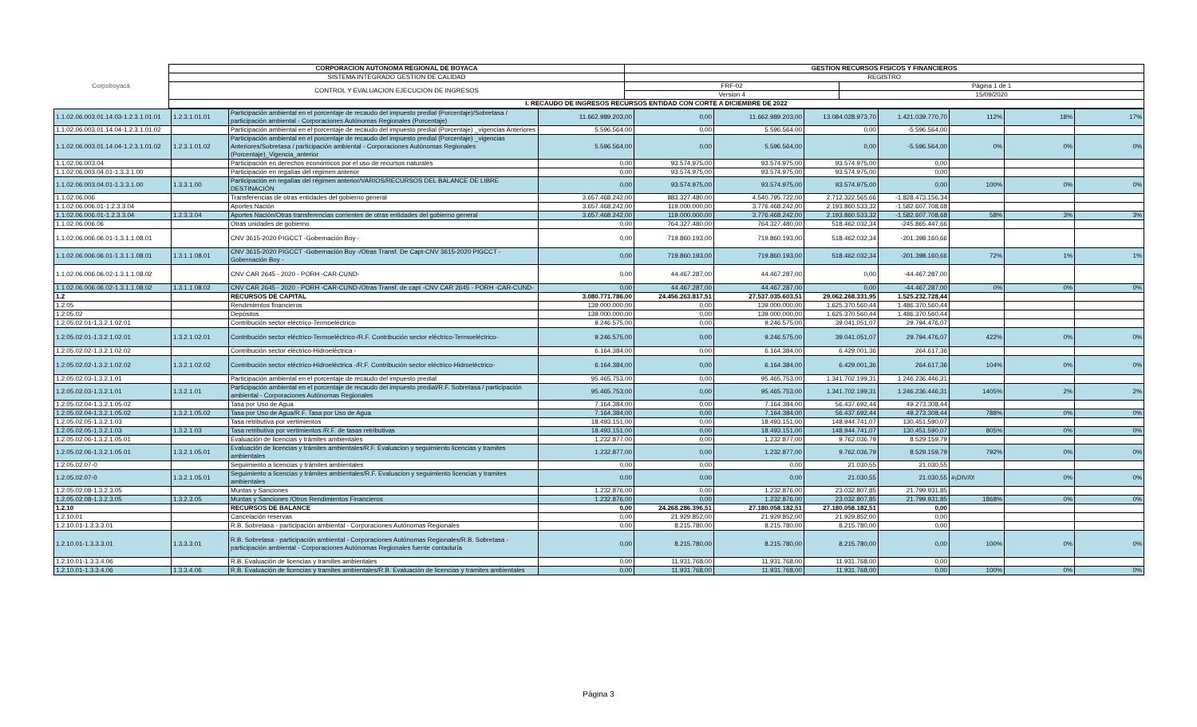| Corpoboyacá | CORPORACION AUTONOMA REGIONAL DE BOYACA | GESTION RECURSOS FISICOS Y FINANCIEROS | |
| | SISTEMA INTEGRADO GESTION DE CALIDAD | REGISTRO | |
| | CONTROL Y EVALUACION EJECUCION DE INGRESOS | FRF-02 | Página 1 de 1 |
| | | Version 4 | 15/09/2020 |
| | I. RECAUDO DE INGRESOS RECURSOS ENTIDAD CON CORTE A DICIEMBRE DE 2022 | | |
| 1.1.02.06.003.01.14.03-1.2.3.1.01.01 | 1.2.3.1.01.01 | Participación ambiental en el porcentaje de recaudo del impuesto predial (Porcentaje)/Sobretasa / participación ambiental - Corporaciones Autónomas Regionales (Porcentaje) | 11.662.989.203,00 | 0,00 | 11.662.989.203,00 | 13.084.028.973,70 | 1.421.039.770,70 | 112% | 18% | 17% |
| 1.1.02.06.003.01.14.04-1.2.3.1.01.02 | | Participación ambiental en el porcentaje de recaudo del impuesto predial (Porcentaje) _vigencias Anteriores | 5.596.564,00 | 0,00 | 5.596.564,00 | 0,00 | -5.596.564,00 | | | |
| 1.1.02.06.003.01.14.04-1.2.3.1.01.02 | 1.2.3.1.01.02 | Participación ambiental en el porcentaje de recaudo del impuesto predial (Porcentaje) _vigencias Anteriores/Sobretasa / participación ambiental - Corporaciones Autónomas Regionales (Porcentaje)_Vigencia_anterior | 5.596.564,00 | 0,00 | 5.596.564,00 | 0,00 | -5.596.564,00 | 0% | 0% | 0% |
| 1.1.02.06.003.04 | | Participación en derechos económicos por el uso de recursos naturales | 0,00 | 93.574.975,00 | 93.574.975,00 | 93.574.975,00 | 0,00 | | | |
| 1.1.02.06.003.04.01-1.3.3.1.00 | | Participación en regalías del régimen anterior | 0,00 | 93.574.975,00 | 93.574.975,00 | 93.574.975,00 | 0,00 | | | |
| 1.1.02.06.003.04.01-1.3.3.1.00 | 1.3.3.1.00 | Participación en regalías del régimen anterior/VARIOS/RECURSOS DEL BALANCE DE LIBRE DESTINACIÓN | 0,00 | 93.574.975,00 | 93.574.975,00 | 93.574.975,00 | 0,00 | 100% | 0% | 0% |
| 1.1.02.06.006 | | Transferencias de otras entidades del gobierno general | 3.657.468.242,00 | 883.327.480,00 | 4.540.795.722,00 | 2.712.322.565,66 | -1.828.473.156,34 | | | |
| 1.1.02.06.006.01-1.2.3.3.04 | | Aportes Nación | 3.657.468.242,00 | 119.000.000,00 | 3.776.468.242,00 | 2.193.860.533,32 | -1.582.607.708,68 | | | |
| 1.1.02.06.006.01-1.2.3.3.04 | 1.2.3.3.04 | Aportes Nación/Otras transferencias corrientes de otras entidades del gobierno general | 3.657.468.242,00 | 119.000.000,00 | 3.776.468.242,00 | 2.193.860.533,32 | -1.582.607.708,68 | 58% | 3% | 3% |
| 1.1.02.06.006.06 | | Otras unidades de gobierno | 0,00 | 764.327.480,00 | 764.327.480,00 | 518.462.032,34 | -245.865.447,66 | | | |
| 1.1.02.06.006.06.01-1.3.1.1.08.01 | | CNV 3615-2020 PIGCCT -Gobernación Boy - | 0,00 | 719.860.193,00 | 719.860.193,00 | 518.462.032,34 | -201.398.160,66 | | | |
| 1.1.02.06.006.06.01-1.3.1.1.08.01 | 1.3.1.1.08.01 | CNV 3615-2020 PIGCCT -Gobernación Boy -/Otras Transf. De Capt-CNV 3615-2020 PIGCCT - Gobernación Boy - | 0,00 | 719.860.193,00 | 719.860.193,00 | 518.462.032,34 | -201.398.160,66 | 72% | 1% | 1% |
| 1.1.02.06.006.06.02-1.3.1.1.08.02 | | CNV CAR 2645 - 2020 - PORH -CAR-CUND- | 0,00 | 44.467.287,00 | 44.467.287,00 | 0,00 | -44.467.287,00 | | | |
| 1.1.02.06.006.06.02-1.3.1.1.08.02 | 1.3.1.1.08.02 | CNV CAR 2645 - 2020 - PORH -CAR-CUND-/Otras Transf. de capt -CNV CAR 2645 - PORH -CAR-CUND- | 0,00 | 44.467.287,00 | 44.467.287,00 | 0,00 | -44.467.287,00 | 0% | 0% | 0% |
| 1.2 | | RECURSOS DE CAPITAL | 3.080.771.786,00 | 24.456.263.817,51 | 27.537.035.603,51 | 29.062.268.331,95 | 1.525.232.728,44 | | | |
| 1.2.05 | | Rendimientos financieros | 139.000.000,00 | 0,00 | 139.000.000,00 | 1.625.370.560,44 | 1.486.370.560,44 | | | |
| 1.2.05.02 | | Depósitos | 139.000.000,00 | 0,00 | 139.000.000,00 | 1.625.370.560,44 | 1.486.370.560,44 | | | |
| 1.2.05.02.01-1.3.2.1.02.01 | | Contribución sector eléctrico-Termoeléctrico- | 9.246.575,00 | 0,00 | 9.246.575,00 | 39.041.051,07 | 29.794.476,07 | | | |
| 1.2.05.02.01-1.3.2.1.02.01 | 1.3.2.1.02.01 | Contribución sector eléctrico-Termoeléctrico-/R.F. Contribución sector eléctrico-Termoeléctrico- | 9.246.575,00 | 0,00 | 9.246.575,00 | 39.041.051,07 | 29.794.476,07 | 422% | 0% | 0% |
| 1.2.05.02.02-1.3.2.1.02.02 | | Contribución sector eléctrico-Hidroeléctrica - | 6.164.384,00 | 0,00 | 6.164.384,00 | 6.429.001,36 | 264.617,36 | | | |
| 1.2.05.02.02-1.3.2.1.02.02 | 1.3.2.1.02.02 | Contribución sector eléctrico-Hidroeléctrica -/R.F. Contribución sector eléctrico-Hidroeléctrico- | 6.164.384,00 | 0,00 | 6.164.384,00 | 6.429.001,36 | 264.617,36 | 104% | 0% | 0% |
| 1.2.05.02.03-1.3.2.1.01 | | Participación ambiental en el porcentaje de recaudo del impuesto predial | 95.465.753,00 | 0,00 | 95.465.753,00 | 1.341.702.199,31 | 1.246.236.446,31 | | | |
| 1.2.05.02.03-1.3.2.1.01 | 1.3.2.1.01 | Participación ambiental en el porcentaje de recaudo del impuesto predial/R.F. Sobretasa / participación ambiental - Corporaciones Autónomas Regionales | 95.465.753,00 | 0,00 | 95.465.753,00 | 1.341.702.199,31 | 1.246.236.446,31 | 1405% | 2% | 2% |
| 1.2.05.02.04-1.3.2.1.05.02 | | Tasa por Uso de Agua | 7.164.384,00 | 0,00 | 7.164.384,00 | 56.437.692,44 | 49.273.308,44 | | | |
| 1.2.05.02.04-1.3.2.1.05.02 | 1.3.2.1.05.02 | Tasa por Uso de Agua/R.F. Tasa por Uso de Agua | 7.164.384,00 | 0,00 | 7.164.384,00 | 56.437.692,44 | 49.273.308,44 | 788% | 0% | 0% |
| 1.2.05.02.05-1.3.2.1.03 | | Tasa retributiva por vertimientos | 18.493.151,00 | 0,00 | 18.493.151,00 | 148.944.741,07 | 130.451.590,07 | | | |
| 1.2.05.02.05-1.3.2.1.03 | 1.3.2.1.03 | Tasa retributiva por vertimientos /R.F. de tasas retributivas | 18.493.151,00 | 0,00 | 18.493.151,00 | 148.944.741,07 | 130.451.590,07 | 805% | 0% | 0% |
| 1.2.05.02.06-1.3.2.1.05.01 | | Evaluación de licencias y trámites ambientales | 1.232.877,00 | 0,00 | 1.232.877,00 | 9.762.036,79 | 8.529.159,79 | | | |
| 1.2.05.02.06-1.3.2.1.05.01 | 1.3.2.1.05.01 | Evaluación de licencias y trámites ambientales/R.F. Evaluacion y seguimiento licencias y tramites ambientales | 1.232.877,00 | 0,00 | 1.232.877,00 | 9.762.036,79 | 8.529.159,79 | 792% | 0% | 0% |
| 1.2.05.02.07-0 | | Seguimiento a licencias y trámites ambientales | 0,00 | 0,00 | 0,00 | 21.030,55 | 21.030,55 | | | |
| 1.2.05.02.07-0 | 1.3.2.1.05.01 | Seguimiento a licencias y trámites ambientales/R.F. Evaluacion y seguimiento licencias y tramites ambientales | 0,00 | 0,00 | 0,00 | 21.030,55 | 21.030,55 | #¡DIV/0! | 0% | 0% |
| 1.2.05.02.08-1.3.2.3.05 | | Muntas y Sanciones | 1.232.876,00 | 0,00 | 1.232.876,00 | 23.032.807,85 | 21.799.931,85 | | | |
| 1.2.05.02.08-1.3.2.3.05 | 1.3.2.3.05 | Muntas y Sanciones /Otros Rendimientos Financieros | 1.232.876,00 | 0,00 | 1.232.876,00 | 23.032.807,85 | 21.799.931,85 | 1868% | 0% | 0% |
| 1.2.10 | | RECURSOS DE BALANCE | 0,00 | 24.268.286.396,51 | 27.180.058.182,51 | 27.180.058.182,51 | 0,00 | | | |
| 1.2.10.01 | | Cancelación reservas | 0,00 | 21.929.852,00 | 21.929.852,00 | 21.929.852,00 | 0,00 | | | |
| 1.2.10.01-1.3.3.3.01 | | R.B. Sobretasa - participación ambiental - Corporaciones Autónomas Regionales | 0,00 | 8.215.780,00 | 8.215.780,00 | 8.215.780,00 | 0,00 | | | |
| 1.2.10.01-1.3.3.3.01 | 1.3.3.3.01 | R.B. Sobretasa - participación ambiental - Corporaciones Autónomas Regionales/R.B. Sobretasa - participación ambiental - Corporaciones Autónomas Regionales fuente contaduría | 0,00 | 8.215.780,00 | 8.215.780,00 | 8.215.780,00 | 0,00 | 100% | 0% | 0% |
| 1.2.10.01-1.3.3.4.06 | | R.B. Evaluación de licencias y tramites ambientales | 0,00 | 11.931.768,00 | 11.931.768,00 | 11.931.768,00 | 0,00 | | | |
| 1.2.10.01-1.3.3.4.06 | 1.3.3.4.06 | R.B. Evaluación de licencias y tramites ambientales/R.B. Evaluación de licencias y tramites ambientales | 0,00 | 11.931.768,00 | 11.931.768,00 | 11.931.768,00 | 0,00 | 100% | 0% | 0% |
Página 3